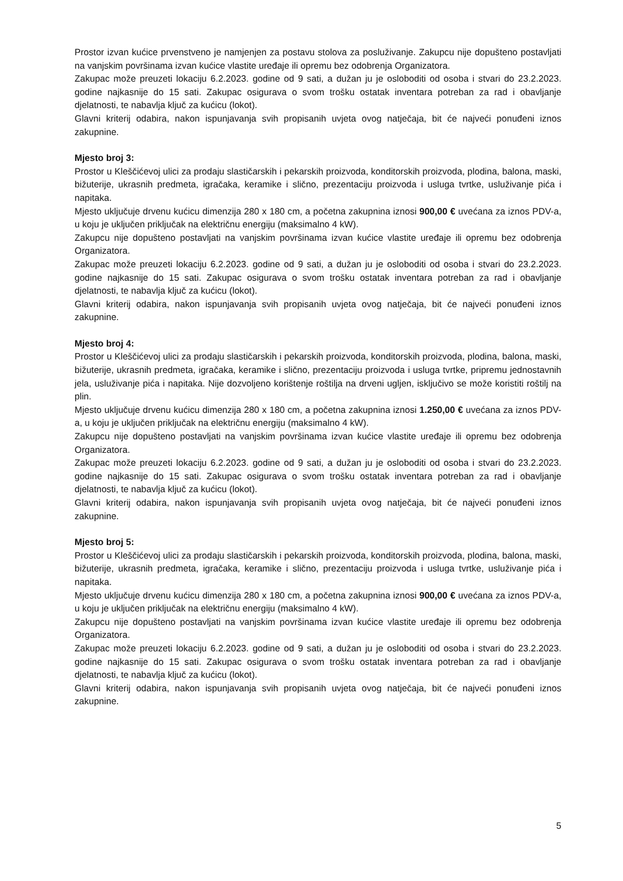Prostor izvan kućice prvenstveno je namjenjen za postavu stolova za posluživanje. Zakupcu nije dopušteno postavljati na vanjskim površinama izvan kućice vlastite uređaje ili opremu bez odobrenja Organizatora.
Zakupac može preuzeti lokaciju 6.2.2023. godine od 9 sati, a dužan ju je osloboditi od osoba i stvari do 23.2.2023. godine najkasnije do 15 sati. Zakupac osigurava o svom trošku ostatak inventara potreban za rad i obavljanje djelatnosti, te nabavlja ključ za kućicu (lokot).
Glavni kriterij odabira, nakon ispunjavanja svih propisanih uvjeta ovog natječaja, bit će najveći ponuđeni iznos zakupnine.
Mjesto broj 3:
Prostor u Kleščićevoj ulici za prodaju slastičarskih i pekarskih proizvoda, konditorskih proizvoda, plodina, balona, maski, bižuterije, ukrasnih predmeta, igračaka, keramike i slično, prezentaciju proizvoda i usluga tvrtke, usluživanje pića i napitaka.
Mjesto uključuje drvenu kućicu dimenzija 280 x 180 cm, a početna zakupnina iznosi 900,00 € uvećana za iznos PDV-a, u koju je uključen priključak na električnu energiju (maksimalno 4 kW).
Zakupcu nije dopušteno postavljati na vanjskim površinama izvan kućice vlastite uređaje ili opremu bez odobrenja Organizatora.
Zakupac može preuzeti lokaciju 6.2.2023. godine od 9 sati, a dužan ju je osloboditi od osoba i stvari do 23.2.2023. godine najkasnije do 15 sati. Zakupac osigurava o svom trošku ostatak inventara potreban za rad i obavljanje djelatnosti, te nabavlja ključ za kućicu (lokot).
Glavni kriterij odabira, nakon ispunjavanja svih propisanih uvjeta ovog natječaja, bit će najveći ponuđeni iznos zakupnine.
Mjesto broj 4:
Prostor u Kleščićevoj ulici za prodaju slastičarskih i pekarskih proizvoda, konditorskih proizvoda, plodina, balona, maski, bižuterije, ukrasnih predmeta, igračaka, keramike i slično, prezentaciju proizvoda i usluga tvrtke, pripremu jednostavnih jela, usluživanje pića i napitaka. Nije dozvoljeno korištenje roštilja na drveni ugljen, isključivo se može koristiti roštilj na plin.
Mjesto uključuje drvenu kućicu dimenzija 280 x 180 cm, a početna zakupnina iznosi 1.250,00 € uvećana za iznos PDV-a, u koju je uključen priključak na električnu energiju (maksimalno 4 kW).
Zakupcu nije dopušteno postavljati na vanjskim površinama izvan kućice vlastite uređaje ili opremu bez odobrenja Organizatora.
Zakupac može preuzeti lokaciju 6.2.2023. godine od 9 sati, a dužan ju je osloboditi od osoba i stvari do 23.2.2023. godine najkasnije do 15 sati. Zakupac osigurava o svom trošku ostatak inventara potreban za rad i obavljanje djelatnosti, te nabavlja ključ za kućicu (lokot).
Glavni kriterij odabira, nakon ispunjavanja svih propisanih uvjeta ovog natječaja, bit će najveći ponuđeni iznos zakupnine.
Mjesto broj 5:
Prostor u Kleščićevoj ulici za prodaju slastičarskih i pekarskih proizvoda, konditorskih proizvoda, plodina, balona, maski, bižuterije, ukrasnih predmeta, igračaka, keramike i slično, prezentaciju proizvoda i usluga tvrtke, usluživanje pića i napitaka.
Mjesto uključuje drvenu kućicu dimenzija 280 x 180 cm, a početna zakupnina iznosi 900,00 € uvećana za iznos PDV-a, u koju je uključen priključak na električnu energiju (maksimalno 4 kW).
Zakupcu nije dopušteno postavljati na vanjskim površinama izvan kućice vlastite uređaje ili opremu bez odobrenja Organizatora.
Zakupac može preuzeti lokaciju 6.2.2023. godine od 9 sati, a dužan ju je osloboditi od osoba i stvari do 23.2.2023. godine najkasnije do 15 sati. Zakupac osigurava o svom trošku ostatak inventara potreban za rad i obavljanje djelatnosti, te nabavlja ključ za kućicu (lokot).
Glavni kriterij odabira, nakon ispunjavanja svih propisanih uvjeta ovog natječaja, bit će najveći ponuđeni iznos zakupnine.
5